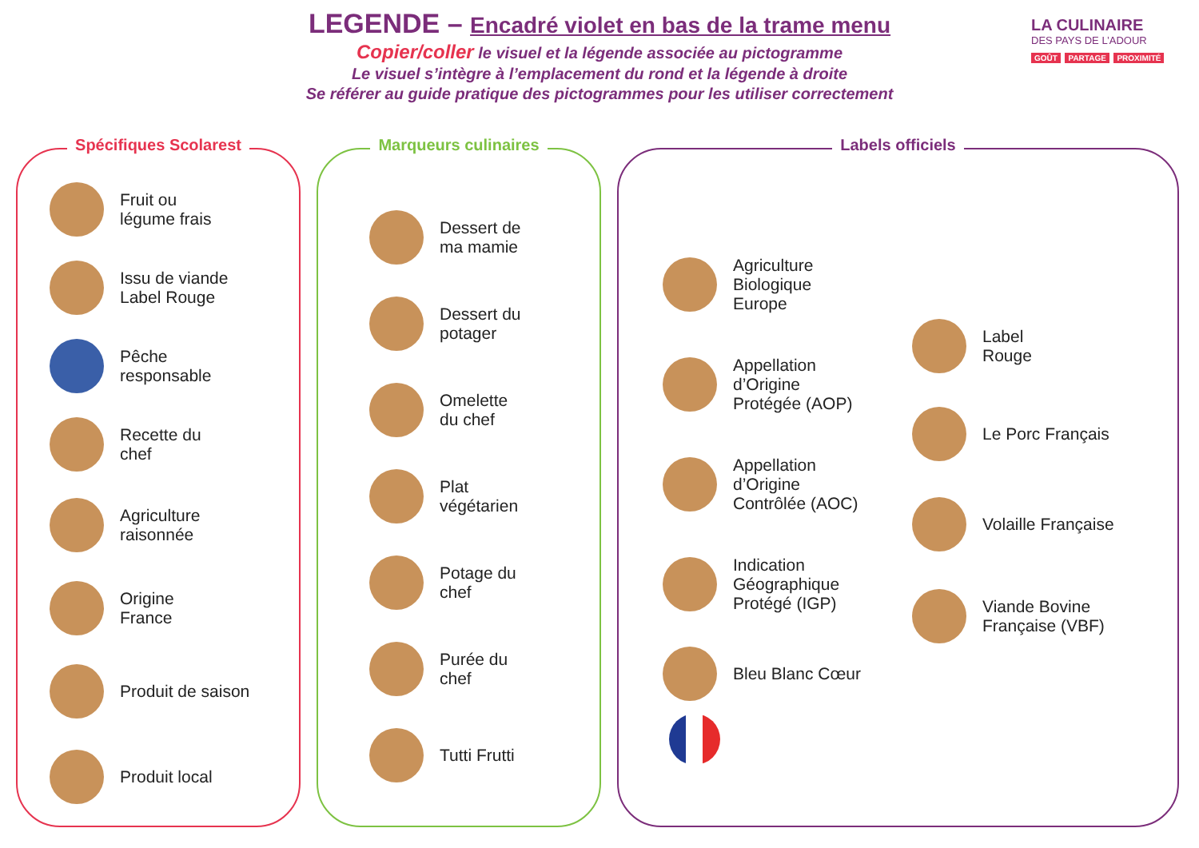LEGENDE – Encadré violet en bas de la trame menu
Copier/coller le visuel et la légende associée au pictogramme
Le visuel s’intègre à l’emplacement du rond et la légende à droite
Se référer au guide pratique des pictogrammes pour les utiliser correctement
LA CULINAIRE
DES PAYS DE L’ADOUR
GOÛT PARTAGE PROXIMITÉ
Spécifiques Scolarest
Fruit ou
légume frais
Issu de viande
Label Rouge
Pêche
responsable
Recette du
chef
Agriculture
raisonnée
Origine
France
Produit de saison
Produit local
Marqueurs culinaires
Dessert de
ma mamie
Dessert du
potager
Omelette
du chef
Plat
végétarien
Potage du
chef
Purée du
chef
Tutti Frutti
Labels officiels
Agriculture
Biologique
Europe
Appellation
d’Origine
Protégée (AOP)
Appellation
d’Origine
Contrôlée (AOC)
Indication
Géographique
Protégé (IGP)
Bleu Blanc Cœur
Label
Rouge
Le Porc Français
Volaille Française
Viande Bovine
Française (VBF)